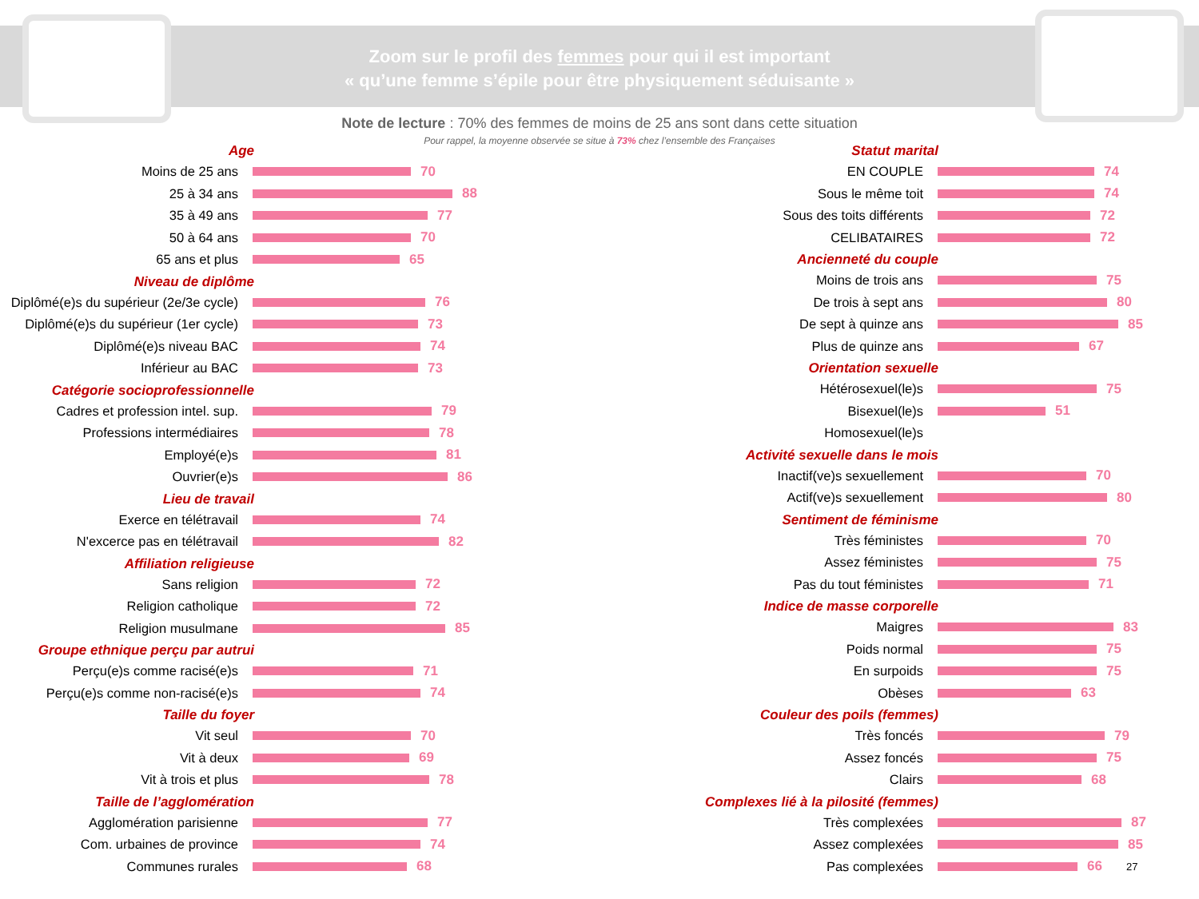Zoom sur le profil des femmes pour qui il est important
« qu’une femme s’épile pour être physiquement séduisante »
Note de lecture : 70% des femmes de moins de 25 ans sont dans cette situation
Pour rappel, la moyenne observée se situe à 73% chez l’ensemble des Françaises
Age
Moins de 25 ans 70
25 à 34 ans 88
35 à 49 ans 77
50 à 64 ans 70
65 ans et plus 65
Niveau de diplôme
Diplômé(e)s du supérieur (2e/3e cycle)
76
Diplômé(e)s du supérieur (1er cycle)
73
Diplômé(e)s niveau BAC 74
Inférieur au BAC 73
Catégorie socioprofessionnelle
Cadres et profession intel. sup.
79
Professions intermédiaires 78
Employé(e)s 81
Ouvrier(e)s 86
Lieu de travail
Exerce en télétravail 74
N'excerce pas en télétravail 82
Affiliation religieuse
Sans religion 72
Religion catholique 72
Religion musulmane 85
Groupe ethnique perçu par autrui
Perçu(e)s comme racisé(e)s 71
Perçu(e)s comme non-racisé(e)s 74
Taille du foyer
Vit seul 70
Vit à deux 69
Vit à trois et plus 78
Taille de l’agglomération
Agglomération parisienne 77
Com. urbaines de province 74
Communes rurales 68
Statut marital
EN COUPLE 74
Sous le même toit 74
Sous des toits différents 72
CELIBATAIRES 72
Ancienneté du couple
Moins de trois ans 75
De trois à sept ans 80
De sept à quinze ans 85
Plus de quinze ans 67
Orientation sexuelle
Hétérosexuel(le)s 75
Bisexuel(le)s 51
Homosexuel(le)s
Activité sexuelle dans le mois
Inactif(ve)s sexuellement 70
Actif(ve)s sexuellement 80
Sentiment de féminisme
Très féministes 70
Assez féministes 75
Pas du tout féministes 71
Indice de masse corporelle
Maigres 83
Poids normal 75
En surpoids 75
Obèses 63
Couleur des poils (femmes)
Très foncés 79
Assez foncés 75
Clairs 68
Complexes lié à la pilosité (femmes)
Très complexées 87
Assez complexées 85
Pas complexées 66
27